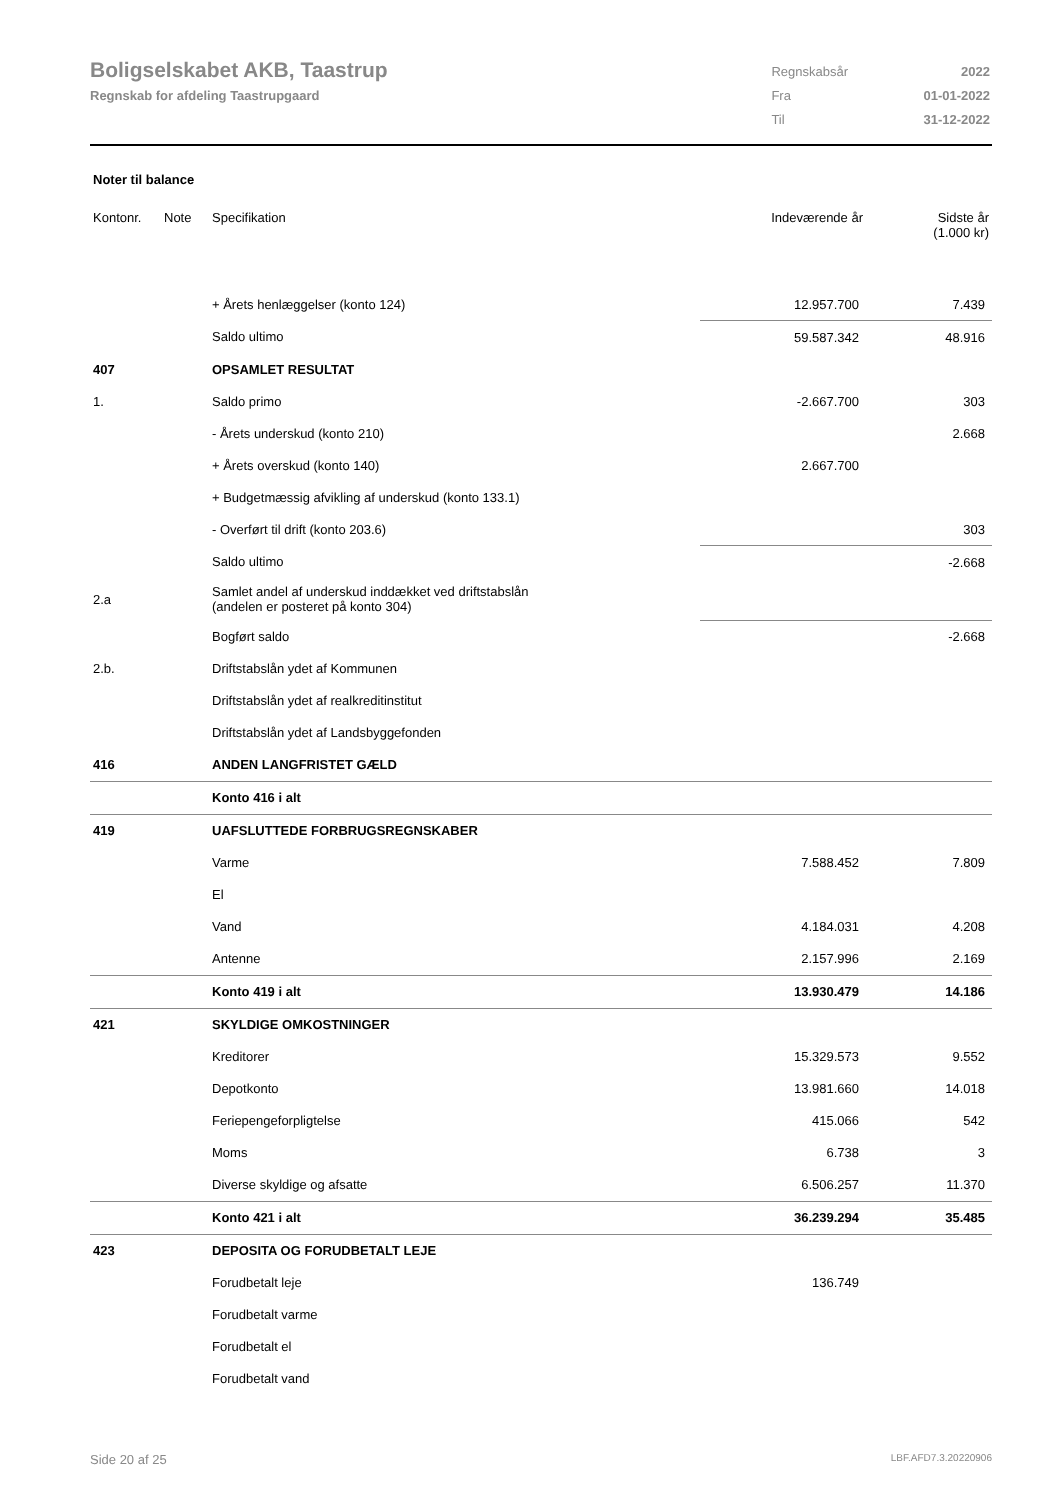Boligselskabet AKB, Taastrup
Regnskab for afdeling Taastrupgaard
| Regnskabsår | 2022 |
| Fra | 01-01-2022 |
| Til | 31-12-2022 |
Noter til balance
| Kontonr. | Note | Specifikation | Indeværende år | Sidste år (1.000 kr) |
| --- | --- | --- | --- | --- |
| | | + Årets henlæggelser (konto 124) | 12.957.700 | 7.439 |
| | | Saldo ultimo | 59.587.342 | 48.916 |
| 407 | | OPSAMLET RESULTAT | | |
| 1. | | Saldo primo | -2.667.700 | 303 |
| | | - Årets underskud (konto 210) | | 2.668 |
| | | + Årets overskud (konto 140) | 2.667.700 | |
| | | + Budgetmæssig afvikling af underskud (konto 133.1) | | |
| | | - Overført til drift (konto 203.6) | | 303 |
| | | Saldo ultimo | | -2.668 |
| 2.a | | Samlet andel af underskud inddækket ved driftstabslån (andelen er posteret på konto 304) | | |
| | | Bogført saldo | | -2.668 |
| 2.b. | | Driftstabslån ydet af Kommunen | | |
| | | Driftstabslån ydet af realkreditinstitut | | |
| | | Driftstabslån ydet af Landsbyggefonden | | |
| 416 | | ANDEN LANGFRISTET GÆLD | | |
| | | Konto 416 i alt | | |
| 419 | | UAFSLUTTEDE FORBRUGSREGNSKABER | | |
| | | Varme | 7.588.452 | 7.809 |
| | | El | | |
| | | Vand | 4.184.031 | 4.208 |
| | | Antenne | 2.157.996 | 2.169 |
| | | Konto 419 i alt | 13.930.479 | 14.186 |
| 421 | | SKYLDIGE OMKOSTNINGER | | |
| | | Kreditorer | 15.329.573 | 9.552 |
| | | Depotkonto | 13.981.660 | 14.018 |
| | | Feriepengeforpligtelse | 415.066 | 542 |
| | | Moms | 6.738 | 3 |
| | | Diverse skyldige og afsatte | 6.506.257 | 11.370 |
| | | Konto 421 i alt | 36.239.294 | 35.485 |
| 423 | | DEPOSITA OG FORUDBETALT LEJE | | |
| | | Forudbetalt leje | 136.749 | |
| | | Forudbetalt varme | | |
| | | Forudbetalt el | | |
| | | Forudbetalt vand | | |
Side 20 af 25 LBF.AFD7.3.20220906